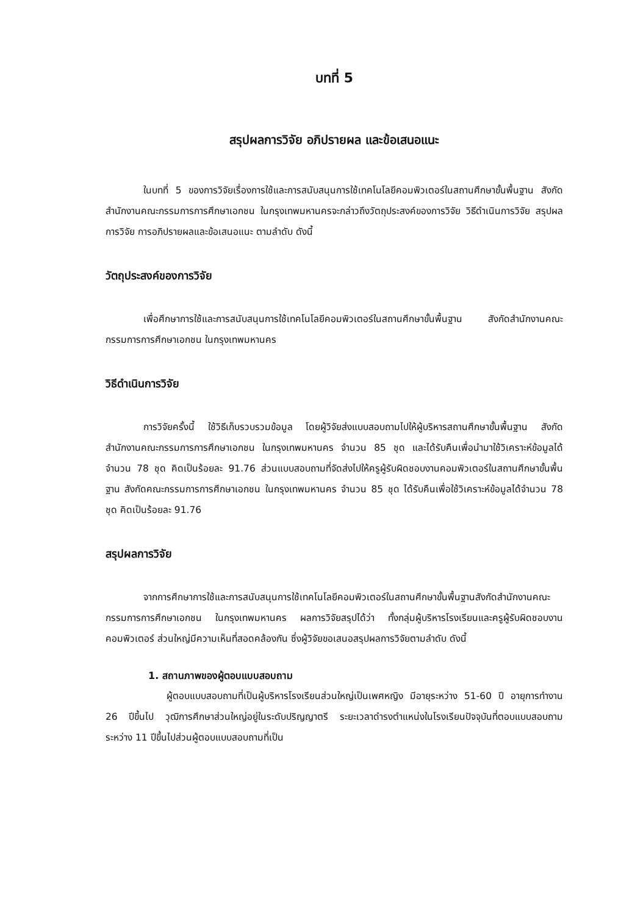บทที่ 5
สรุปผลการวิจัย อภิปรายผล และข้อเสนอแนะ
ในบทที่ 5 ของการวิจัยเรื่องการใช้และการสนับสนุนการใช้เทคโนโลยีคอมพิวเตอร์ในสถานศึกษาขั้นพื้นฐาน สังกัดสำนักงานคณะกรรมการการศึกษาเอกชน ในกรุงเทพมหานครจะกล่าวถึงวัตถุประสงค์ของการวิจัย วิธีดำเนินการวิจัย สรุปผลการวิจัย การอภิปรายผลและข้อเสนอแนะ ตามลำดับ ดังนี้
วัตถุประสงค์ของการวิจัย
เพื่อศึกษาการใช้และการสนับสนุนการใช้เทคโนโลยีคอมพิวเตอร์ในสถานศึกษาขั้นพื้นฐาน สังกัดสำนักงานคณะกรรมการการศึกษาเอกชน ในกรุงเทพมหานคร
วิธีดำเนินการวิจัย
การวิจัยครั้งนี้ ใช้วิธีเก็บรวบรวมข้อมูล โดยผู้วิจัยส่งแบบสอบถามไปให้ผู้บริหารสถานศึกษาขั้นพื้นฐาน สังกัดสำนักงานคณะกรรมการการศึกษาเอกชน ในกรุงเทพมหานคร จำนวน 85 ชุด และได้รับคืนเพื่อนำมาใช้วิเคราะห์ข้อมูลได้จำนวน 78 ชุด คิดเป็นร้อยละ 91.76 ส่วนแบบสอบถามที่จัดส่งไปให้ครูผู้รับผิดชอบงานคอมพิวเตอร์ในสถานศึกษาขั้นพื้นฐาน สังกัดคณะกรรมการการศึกษาเอกชน ในกรุงเทพมหานคร จำนวน 85 ชุด ได้รับคืนเพื่อใช้วิเคราะห์ข้อมูลได้จำนวน 78 ชุด คิดเป็นร้อยละ 91.76
สรุปผลการวิจัย
จากการศึกษาการใช้และการสนับสนุนการใช้เทคโนโลยีคอมพิวเตอร์ในสถานศึกษาขั้นพื้นฐานสังกัดสำนักงานคณะกรรมการการศึกษาเอกชน ในกรุงเทพมหานคร ผลการวิจัยสรุปได้ว่า ทั้งกลุ่มผู้บริหารโรงเรียนและครูผู้รับผิดชอบงานคอมพิวเตอร์ ส่วนใหญ่มีความเห็นที่สอดคล้องกัน ซึ่งผู้วิจัยขอเสนอสรุปผลการวิจัยตามลำดับ ดังนี้
1. สถานภาพของผู้ตอบแบบสอบถาม
ผู้ตอบแบบสอบถามที่เป็นผู้บริหารโรงเรียนส่วนใหญ่เป็นเพศหญิง มีอายุระหว่าง 51-60 ปี อายุการทำงาน 26 ปีขึ้นไป วุฒิการศึกษาส่วนใหญ่อยู่ในระดับปริญญาตรี ระยะเวลาดำรงตำแหน่งในโรงเรียนปัจจุบันที่ตอบแบบสอบถามระหว่าง 11 ปีขึ้นไปส่วนผู้ตอบแบบสอบถามที่เป็น